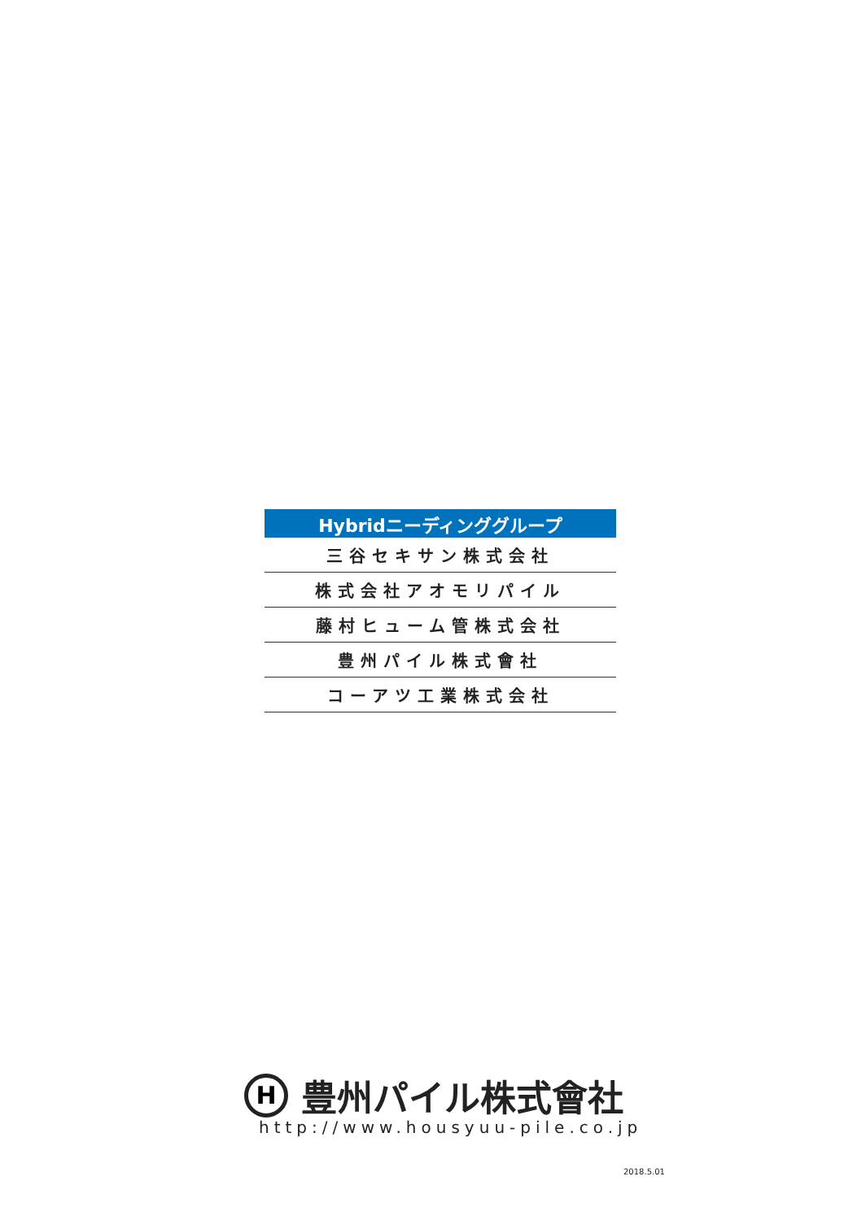| Hybridニーディンググループ |
| --- |
| 三谷セキサン株式会社 |
| 株式会社アオモリパイル |
| 藤村ヒューム管株式会社 |
| 豊州パイル株式會社 |
| コーアツ工業株式会社 |
H
豊州パイル株式會社
http://www.housyuu-pile.co.jp
2018.5.01